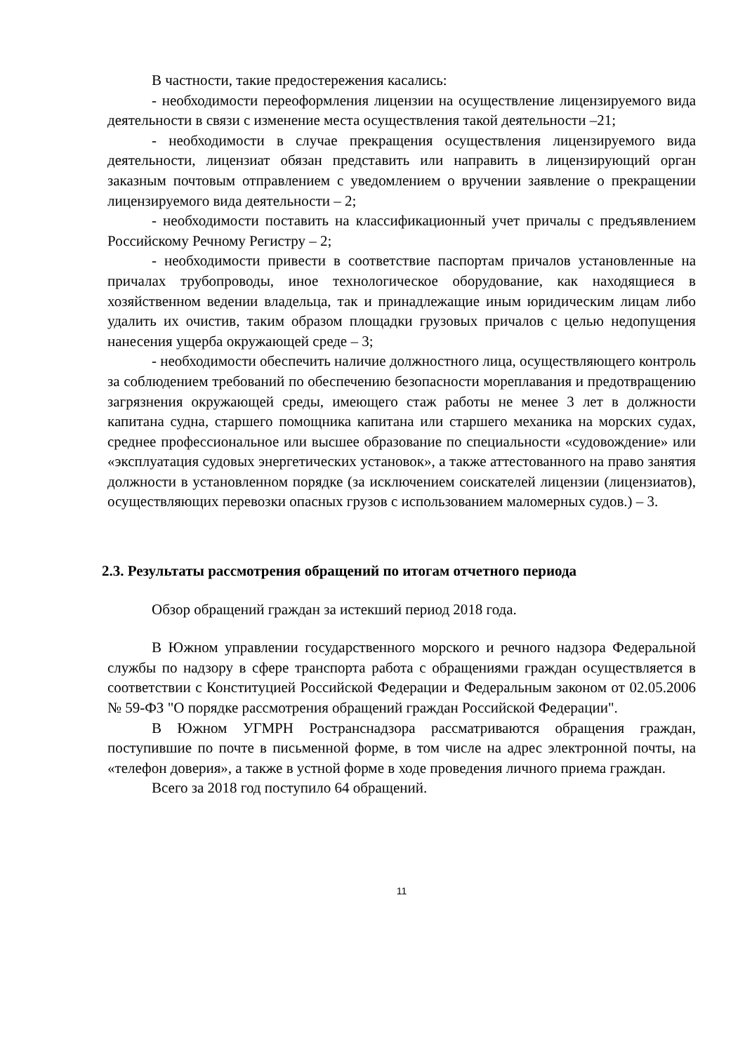В частности, такие предостережения касались:
- необходимости переоформления лицензии на осуществление лицензируемого вида деятельности в связи с изменение места осуществления такой деятельности –21;
- необходимости в случае прекращения осуществления лицензируемого вида деятельности, лицензиат обязан представить или направить в лицензирующий орган заказным почтовым отправлением с уведомлением о вручении заявление о прекращении лицензируемого вида деятельности – 2;
- необходимости поставить на классификационный учет причалы с предъявлением Российскому Речному Регистру – 2;
- необходимости привести в соответствие паспортам причалов установленные на причалах трубопроводы, иное технологическое оборудование, как находящиеся в хозяйственном ведении владельца, так и принадлежащие иным юридическим лицам либо удалить их очистив, таким образом площадки грузовых причалов с целью недопущения нанесения ущерба окружающей среде – 3;
- необходимости обеспечить наличие должностного лица, осуществляющего контроль за соблюдением требований по обеспечению безопасности мореплавания и предотвращению загрязнения окружающей среды, имеющего стаж работы не менее 3 лет в должности капитана судна, старшего помощника капитана или старшего механика на морских судах, среднее профессиональное или высшее образование по специальности «судовождение» или «эксплуатация судовых энергетических установок», а также аттестованного на право занятия должности в установленном порядке (за исключением соискателей лицензии (лицензиатов), осуществляющих перевозки опасных грузов с использованием маломерных судов.) – 3.
2.3. Результаты рассмотрения обращений по итогам отчетного периода
Обзор обращений граждан за истекший период 2018 года.
В Южном управлении государственного морского и речного надзора Федеральной службы по надзору в сфере транспорта работа с обращениями граждан осуществляется в соответствии с Конституцией Российской Федерации и Федеральным законом от 02.05.2006 № 59-ФЗ "О порядке рассмотрения обращений граждан Российской Федерации".
В Южном УГМРН Ространснадзора рассматриваются обращения граждан, поступившие по почте в письменной форме, в том числе на адрес электронной почты, на «телефон доверия», а также в устной форме в ходе проведения личного приема граждан.
Всего за 2018 год поступило 64 обращений.
11